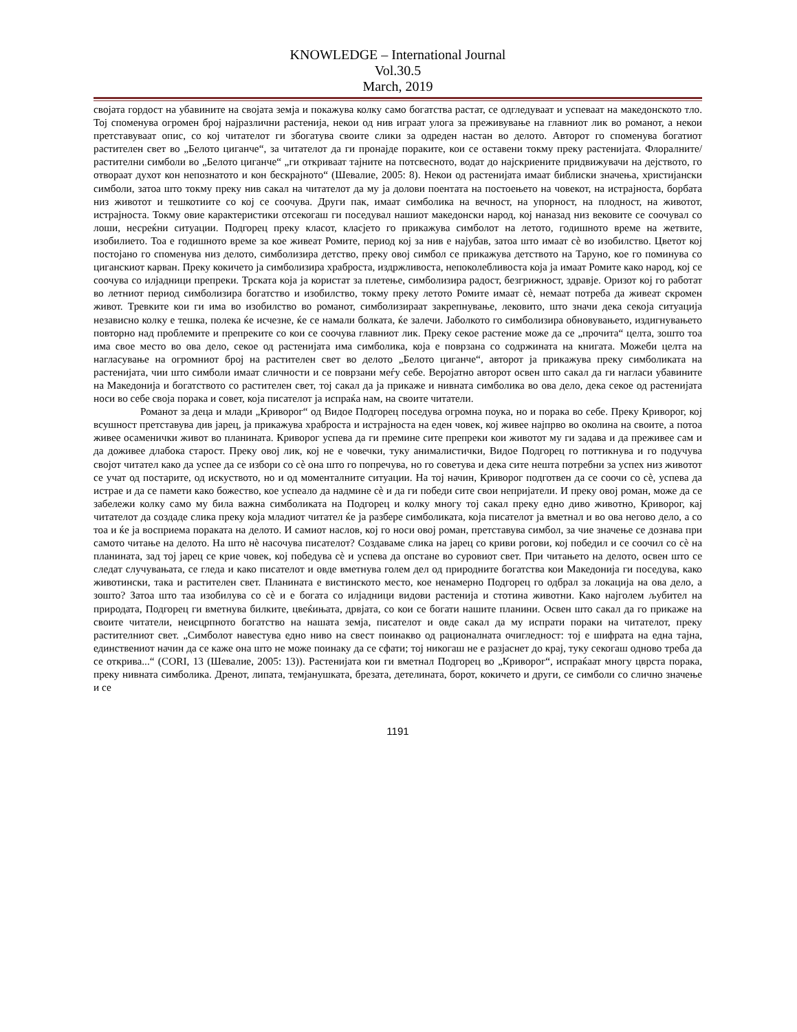KNOWLEDGE – International Journal
Vol.30.5
March, 2019
својата гордост на убавините на својата земја и покажува колку само богатства растат, се одгледуваат и успеваат на македонското тло. Тој споменува огромен број најразлични растенија, некои од нив играат улога за преживување на главниот лик во романот, а некои претставуваат опис, со кој читателот ги збогатува своите слики за одреден настан во делото. Авторот го споменува богатиот растителен свет во „Белото циганче“, за читателот да ги пронајде пораките, кои се оставени токму преку растенијата. Флоралните/растителни симболи во „Белото циганче“ „ги откриваат тајните на потсвесното, водат до најскриените придвижувачи на дејството, го отвораат духот кон непознатото и кон бескрајното“ (Шевалие, 2005: 8). Некои од растенијата имаат библиски значења, христијански симболи, затоа што токму преку нив сакал на читателот да му ја долови поентата на постоењето на човекот, на истрајноста, борбата низ животот и тешкотиите со кој се соочува. Други пак, имаат симболика на вечност, на упорност, на плодност, на животот, истрајноста. Токму овие карактеристики отсекогаш ги поседувал нашиот македонски народ, кој наназад низ вековите се соочувал со лоши, несреќни ситуации. Подгорец преку класот, класјето го прикажува симболот на летото, годишното време на жетвите, изобилието. Тоа е годишното време за кое живеат Ромите, период кој за нив е најубав, затоа што имаат сè во изобилство. Цветот кој постојано го споменува низ делото, симболизира детство, преку овој симбол се прикажува детството на Таруно, кое го поминува со циганскиот карван. Преку кокичето ја симболизира храброста, издржливоста, непоколебливоста која ја имаат Ромите како народ, кој се соочува со илјадници препреки. Трската која ја користат за плетење, симболизира радост, безгрижност, здравје. Оризот кој го работат во летниот период симболизира богатство и изобилство, токму преку летото Ромите имаат сè, немаат потреба да живеат скромен живот. Тревките кои ги има во изобилство во романот, симболизираат закрепнување, лековито, што значи дека секоја ситуација независно колку е тешка, полека ќе исчезне, ќе се намали болката, ќе залечи. Јаболкото го симболизира обновувањето, издигнувањето повторно над проблемите и препреките со кои се соочува главниот лик. Преку секое растение може да се „прочита“ целта, зошто тоа има свое место во ова дело, секое од растенијата има симболика, која е поврзана со содржината на книгата. Можеби целта на нагласување на огромниот број на растителен свет во делото „Белото циганче“, авторот ја прикажува преку симболиката на растенијата, чии што симболи имаат сличности и се поврзани меѓу себе. Веројатно авторот освен што сакал да ги нагласи убавините на Македонија и богатството со растителен свет, тој сакал да ја прикаже и нивната симболика во ова дело, дека секое од растенијата носи во себе своја порака и совет, која писателот ја испраќа нам, на своите читатели.
Романот за деца и млади „Криворог“ од Видое Подгорец поседува огромна поука, но и порака во себе. Преку Криворог, кој всушност претставува див јарец, ја прикажува храброста и истрајноста на еден човек, кој живее најпрво во околина на своите, а потоа живее осаменички живот во планината. Криворог успева да ги премине сите препреки кои животот му ги задава и да преживее сам и да доживее длабока старост. Преку овој лик, кој не е човечки, туку анималистички, Видое Подгорец го поттикнува и го подучува својот читател како да успее да се избори со сè она што го попречува, но го советува и дека сите нешта потребни за успех низ животот се учат од постарите, од искуството, но и од моменталните ситуации. На тој начин, Криворог подготвен да се соочи со сè, успева да истрае и да се памети како божество, кое успеало да надмине сè и да ги победи сите свои непријатели. И преку овој роман, може да се забележи колку само му била важна симболиката на Подгорец и колку многу тој сакал преку едно диво животно, Криворог, кај читателот да создаде слика преку која младиот читател ќе ја разбере симболиката, која писателот ја вметнал и во ова негово дело, а со тоа и ќе ја восприема пораката на делото. И самиот наслов, кој го носи овој роман, претставува симбол, за чие значење се дознава при самото читање на делото. На што нè насочува писателот? Создаваме слика на јарец со криви рогови, кој победил и се соочил со сè на планината, зад тој јарец се крие човек, кој победува сè и успева да опстане во суровиот свет. При читањето на делото, освен што се следат случувањата, се гледа и како писателот и овде вметнува голем дел од природните богатства кои Македонија ги поседува, како животински, така и растителен свет. Планината е вистинското место, кое ненамерно Подгорец го одбрал за локација на ова дело, а зошто? Затоа што таа изобилува со сè и е богата со илјадници видови растенија и стотина животни. Како најголем љубител на природата, Подгорец ги вметнува билките, цвеќињата, дрвјата, со кои се богати нашите планини. Освен што сакал да го прикаже на своите читатели, неисцрпното богатство на нашата земја, писателот и овде сакал да му испрати пораки на читателот, преку растителниот свет. „Симболот навестува едно ниво на свест поинакво од рационалната очигледност: тој е шифрата на една тајна, единствениот начин да се каже она што не може поинаку да се сфати; тој никогаш не е разјаснет до крај, туку секогаш одново треба да се открива...“ (CORI, 13 (Шевалие, 2005: 13)). Растенијата кои ги вметнал Подгорец во „Криворог“, испраќаат многу цврста порака, преку нивната симболика. Дренот, липата, темјанушката, брезата, детелината, борот, кокичето и други, се симболи со слично значење и се
1191